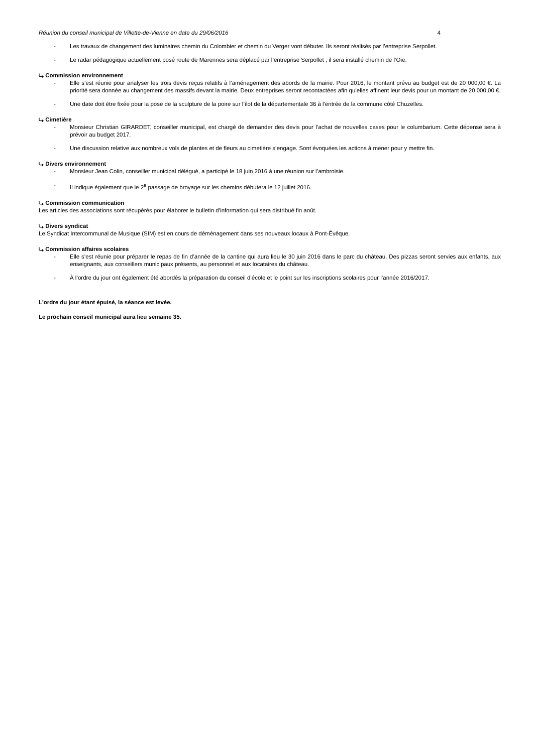Réunion du conseil municipal de Villette-de-Vienne en date du 29/06/2016 4
- Les travaux de changement des luminaires chemin du Colombier et chemin du Verger vont débuter. Ils seront réalisés par l’entreprise Serpollet.
- Le radar pédagogique actuellement posé route de Marennes sera déplacé par l’entreprise Serpollet ; il sera installé chemin de l’Oie.
⤷ Commission environnement
- Elle s’est réunie pour analyser les trois devis reçus relatifs à l’aménagement des abords de la mairie. Pour 2016, le montant prévu au budget est de 20 000,00 €. La priorité sera donnée au changement des massifs devant la mairie. Deux entreprises seront recontactées afin qu’elles affinent leur devis pour un montant de 20 000,00 €.
- Une date doit être fixée pour la pose de la sculpture de la poire sur l’îlot de la départementale 36 à l'entrée de la commune côté Chuzelles.
⤷ Cimetière
- Monsieur Christian GIRARDET, conseiller municipal, est chargé de demander des devis pour l’achat de nouvelles cases pour le columbarium. Cette dépense sera à prévoir au budget 2017.
- Une discussion relative aux nombreux vols de plantes et de fleurs au cimetière s’engage. Sont évoquées les actions à mener pour y mettre fin.
⤷ Divers environnement
- Monsieur Jean Colin, conseiller municipal délégué, a participé le 18 juin 2016 à une réunion sur l’ambroisie.
- Il indique également que le 2<sup>e</sup> passage de broyage sur les chemins débutera le 12 juillet 2016.
⤷ Commission communication
Les articles des associations sont récupérés pour élaborer le bulletin d’information qui sera distribué fin août.
⤷ Divers syndicat
Le Syndicat Intercommunal de Musique (SIM) est en cours de déménagement dans ses nouveaux locaux à Pont-Évêque.
⤷ Commission affaires scolaires
- Elle s’est réunie pour préparer le repas de fin d’année de la cantine qui aura lieu le 30 juin 2016 dans le parc du château. Des pizzas seront servies aux enfants, aux enseignants, aux conseillers municipaux présents, au personnel et aux locataires du château.
- À l’ordre du jour ont également été abordés la préparation du conseil d’école et le point sur les inscriptions scolaires pour l’année 2016/2017.
L'ordre du jour étant épuisé, la séance est levée.
Le prochain conseil municipal aura lieu semaine 35.